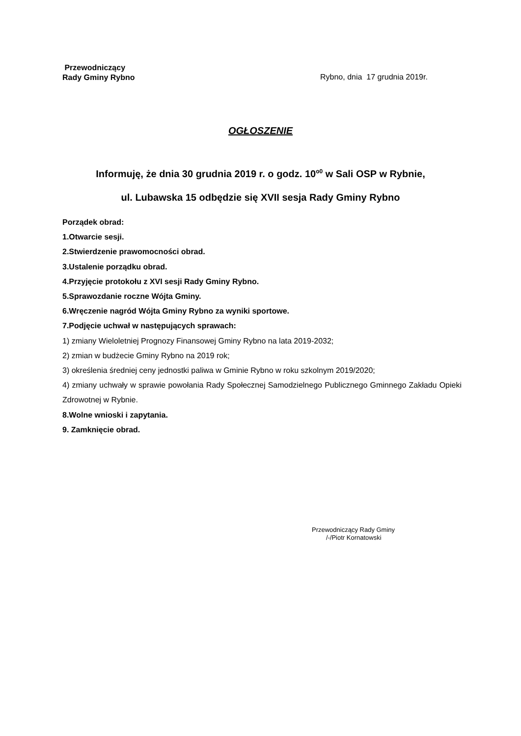Przewodniczący
Rady Gminy Rybno
Rybno, dnia 17 grudnia 2019r.
OGŁOSZENIE
Informuję, że dnia 30 grudnia 2019 r. o godz. 10<sup>o0</sup> w Sali OSP w Rybnie,
ul. Lubawska 15 odbędzie się XVII sesja Rady Gminy Rybno
Porządek obrad:
1.Otwarcie sesji.
2.Stwierdzenie prawomocności obrad.
3.Ustalenie porządku obrad.
4.Przyjęcie protokołu z XVI sesji Rady Gminy Rybno.
5.Sprawozdanie roczne Wójta Gminy.
6.Wręczenie nagród Wójta Gminy Rybno za wyniki sportowe.
7.Podjęcie uchwał w następujących sprawach:
1) zmiany Wieloletniej Prognozy Finansowej Gminy Rybno na lata 2019-2032;
2) zmian w budżecie Gminy Rybno na 2019 rok;
3) określenia średniej ceny jednostki paliwa w Gminie Rybno w roku szkolnym 2019/2020;
4) zmiany uchwały w sprawie powołania Rady Społecznej Samodzielnego Publicznego Gminnego Zakładu Opieki Zdrowotnej w Rybnie.
8.Wolne wnioski i zapytania.
9. Zamknięcie obrad.
Przewodniczący Rady Gminy
/-/Piotr Kornatowski